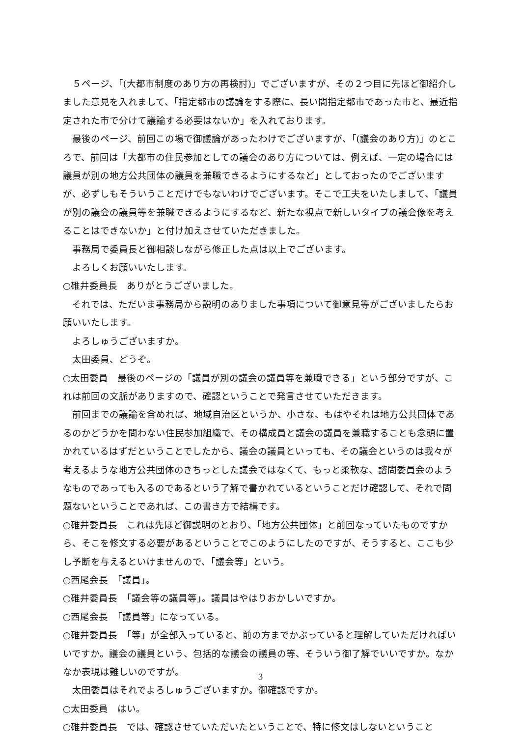５ページ、「(大都市制度のあり方の再検討)」でございますが、その２つ目に先ほど御紹介しました意見を入れまして、「指定都市の議論をする際に、長い間指定都市であった市と、最近指定された市で分けて議論する必要はないか」を入れております。
最後のページ、前回この場で御議論があったわけでございますが、「(議会のあり方)」のところで、前回は「大都市の住民参加としての議会のあり方については、例えば、一定の場合には議員が別の地方公共団体の議員を兼職できるようにするなど」としておったのでございますが、必ずしもそういうことだけでもないわけでございます。そこで工夫をいたしまして、「議員が別の議会の議員等を兼職できるようにするなど、新たな視点で新しいタイプの議会像を考えることはできないか」と付け加えさせていただきました。
事務局で委員長と御相談しながら修正した点は以上でございます。
よろしくお願いいたします。
○碓井委員長　ありがとうございました。
それでは、ただいま事務局から説明のありました事項について御意見等がございましたらお願いいたします。
よろしゅうございますか。
太田委員、どうぞ。
○太田委員　最後のページの「議員が別の議会の議員等を兼職できる」という部分ですが、これは前回の文脈がありますので、確認ということで発言させていただきます。
前回までの議論を含めれば、地域自治区というか、小さな、もはやそれは地方公共団体であるのかどうかを問わない住民参加組織で、その構成員と議会の議員を兼職することも念頭に置かれているはずだということでしたから、議会の議員といっても、その議会というのは我々が考えるような地方公共団体のきちっとした議会ではなくて、もっと柔軟な、諮問委員会のようなものであっても入るのであるという了解で書かれているということだけ確認して、それで問題ないということであれば、この書き方で結構です。
○碓井委員長　これは先ほど御説明のとおり、「地方公共団体」と前回なっていたものですから、そこを修文する必要があるということでこのようにしたのですが、そうすると、ここも少し予断を与えるといけませんので、「議会等」という。
○西尾会長　「議員」。
○碓井委員長　「議会等の議員等」。議員はやはりおかしいですか。
○西尾会長　「議員等」になっている。
○碓井委員長　「等」が全部入っていると、前の方までかぶっていると理解していただければいいですか。議会の議員という、包括的な議会の議員の等、そういう御了解でいいですか。なかなか表現は難しいのですが。
太田委員はそれでよろしゅうございますか。御確認ですか。
○太田委員　はい。
○碓井委員長　では、確認させていただいたということで、特に修文はしないということ
3